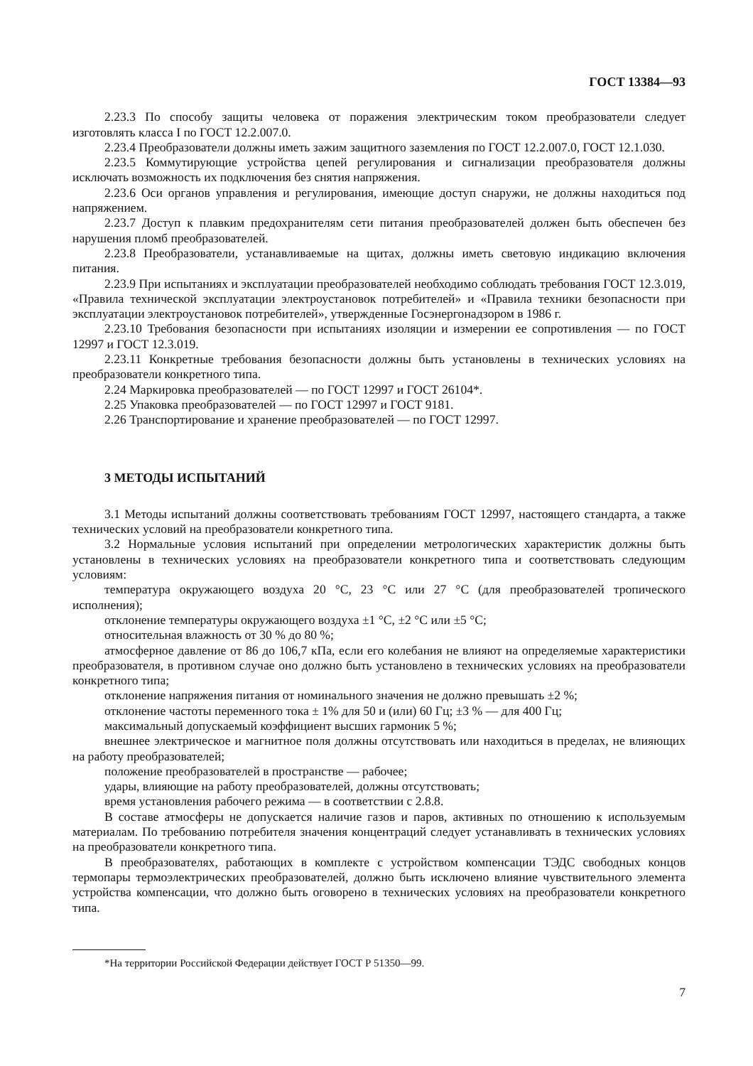ГОСТ 13384—93
2.23.3 По способу защиты человека от поражения электрическим током преобразователи следует изготовлять класса I по ГОСТ 12.2.007.0.
2.23.4 Преобразователи должны иметь зажим защитного заземления по ГОСТ 12.2.007.0, ГОСТ 12.1.030.
2.23.5 Коммутирующие устройства цепей регулирования и сигнализации преобразователя должны исключать возможность их подключения без снятия напряжения.
2.23.6 Оси органов управления и регулирования, имеющие доступ снаружи, не должны находиться под напряжением.
2.23.7 Доступ к плавким предохранителям сети питания преобразователей должен быть обеспечен без нарушения пломб преобразователей.
2.23.8 Преобразователи, устанавливаемые на щитах, должны иметь световую индикацию включения питания.
2.23.9 При испытаниях и эксплуатации преобразователей необходимо соблюдать требования ГОСТ 12.3.019, «Правила технической эксплуатации электроустановок потребителей» и «Правила техники безопасности при эксплуатации электроустановок потребителей», утвержденные Госэнергонадзором в 1986 г.
2.23.10 Требования безопасности при испытаниях изоляции и измерении ее сопротивления — по ГОСТ 12997 и ГОСТ 12.3.019.
2.23.11 Конкретные требования безопасности должны быть установлены в технических условиях на преобразователи конкретного типа.
2.24 Маркировка преобразователей — по ГОСТ 12997 и ГОСТ 26104*.
2.25 Упаковка преобразователей — по ГОСТ 12997 и ГОСТ 9181.
2.26 Транспортирование и хранение преобразователей — по ГОСТ 12997.
3 МЕТОДЫ ИСПЫТАНИЙ
3.1 Методы испытаний должны соответствовать требованиям ГОСТ 12997, настоящего стандарта, а также технических условий на преобразователи конкретного типа.
3.2 Нормальные условия испытаний при определении метрологических характеристик должны быть установлены в технических условиях на преобразователи конкретного типа и соответствовать следующим условиям:
температура окружающего воздуха 20 °С, 23 °С или 27 °С (для преобразователей тропического исполнения);
отклонение температуры окружающего воздуха ±1 °С, ±2 °С или ±5 °С;
относительная влажность от 30 % до 80 %;
атмосферное давление от 86 до 106,7 кПа, если его колебания не влияют на определяемые характеристики преобразователя, в противном случае оно должно быть установлено в технических условиях на преобразователи конкретного типа;
отклонение напряжения питания от номинального значения не должно превышать ±2 %;
отклонение частоты переменного тока ± 1% для 50 и (или) 60 Гц; ±3 % — для 400 Гц;
максимальный допускаемый коэффициент высших гармоник 5 %;
внешнее электрическое и магнитное поля должны отсутствовать или находиться в пределах, не влияющих на работу преобразователей;
положение преобразователей в пространстве — рабочее;
удары, влияющие на работу преобразователей, должны отсутствовать;
время установления рабочего режима — в соответствии с 2.8.8.
В составе атмосферы не допускается наличие газов и паров, активных по отношению к используемым материалам. По требованию потребителя значения концентраций следует устанавливать в технических условиях на преобразователи конкретного типа.
В преобразователях, работающих в комплекте с устройством компенсации ТЭДС свободных концов термопары термоэлектрических преобразователей, должно быть исключено влияние чувствительного элемента устройства компенсации, что должно быть оговорено в технических условиях на преобразователи конкретного типа.
*На территории Российской Федерации действует ГОСТ Р 51350—99.
7